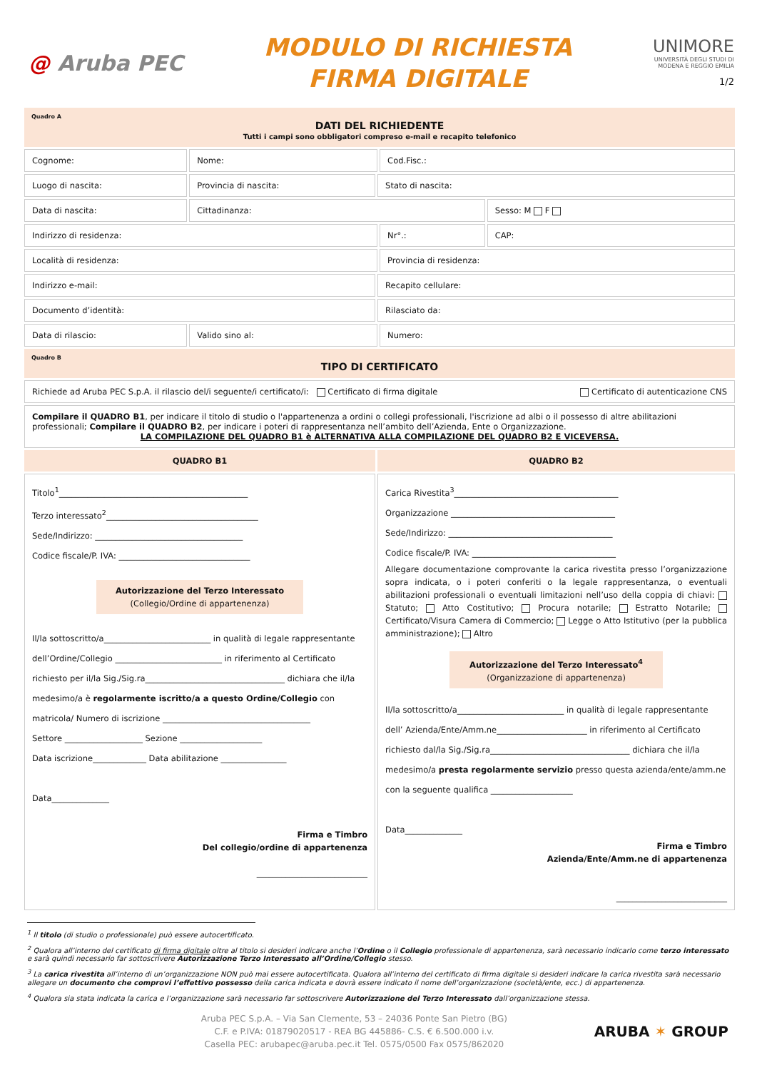@ Aruba PEC
MODULO DI RICHIESTA
FIRMA DIGITALE
UNIMORE
UNIVERSITÀ DEGLI STUDI DI
MODENA E REGGIO EMILIA
1/2
| Quadro A DATI DEL RICHIEDENTE Tutti i campi sono obbligatori compreso e-mail e recapito telefonico | | | | |
| Cognome: | Nome: | | Cod.Fisc.: | |
| Luogo di nascita: | Provincia di nascita: | Stato di nascita: | | |
| Data di nascita: | Cittadinanza: | | | Sesso: M F |
| Indirizzo di residenza: | | | Nr°.: | CAP: |
| Località di residenza: | | | Provincia di residenza: | |
| Indirizzo e-mail: | | Recapito cellulare: | | |
| Documento d’identità: | | Rilasciato da: | | |
| Data di rilascio: | Valido sino al: | | Numero: | |
| Quadro B TIPO DI CERTIFICATO | | | | |
| Richiede ad Aruba PEC S.p.A. il rilascio del/i seguente/i certificato/i: Certificato di firma digitale Certificato di autenticazione CNS | | | | |
| Compilare il QUADRO B1 , per indicare il titolo di studio o l'appartenenza a ordini o collegi professionali, l'iscrizione ad albi o il possesso di altre abilitazioni professionali; Compilare il QUADRO B2 , per indicare i poteri di rappresentanza nell’ambito dell’Azienda, Ente o Organizzazione. LA COMPILAZIONE DEL QUADRO B1 è ALTERNATIVA ALLA COMPILAZIONE DEL QUADRO B2 E VICEVERSA. | | | | |
| QUADRO B1 | | QUADRO B2 | | |
| Titolo<sup>1</sup>______________________________________________ Terzo interessato<sup>2</sup>_____________________________________ Sede/Indirizzo: ____________________________________ Codice fiscale/P. IVA: ________________________________ Autorizzazione del Terzo Interessato (Collegio/Ordine di appartenenza) Il/la sottoscritto/a__________________________ in qualità di legale rappresentante dell’Ordine/Collegio __________________________ in riferimento al Certificato richiesto per il/la Sig./Sig.ra__________________________________ dichiara che il/la medesimo/a è regolarmente iscritto/a a questo Ordine/Collegio con matricola/ Numero di iscrizione ____________________________________ Settore ___________________ Sezione ____________________ Data iscrizione_____________ Data abilitazione ________________ Data______________ Firma e Timbro Del collegio/ordine di appartenenza ___________________________ | | Carica Rivestita<sup>3</sup>________________________________________ Organizzazione ________________________________________ Sede/Indirizzo: ________________________________________ Codice fiscale/P. IVA: ___________________________________ Allegare documentazione comprovante la carica rivestita presso l’organizzazione sopra indicata, o i poteri conferiti o la legale rappresentanza, o eventuali abilitazioni professionali o eventuali limitazioni nell’uso della coppia di chiavi: Statuto; Atto Costitutivo; Procura notarile; Estratto Notarile; Certificato/Visura Camera di Commercio; Legge o Atto Istitutivo (per la pubblica amministrazione); Altro Autorizzazione del Terzo Interessato<sup>4</sup> (Organizzazione di appartenenza) Il/la sottoscritto/a__________________________ in qualità di legale rappresentante dell’ Azienda/Ente/Amm.ne______________________ in riferimento al Certificato richiesto dal/la Sig./Sig.ra__________________________________ dichiara che il/la medesimo/a presta regolarmente servizio presso questa azienda/ente/amm.ne con la seguente qualifica ____________________ Data______________ Firma e Timbro Azienda/Ente/Amm.ne di appartenenza ___________________________ | | |
<sup>1</sup> Il titolo (di studio o professionale) può essere autocertificato.
<sup>2</sup> Qualora all’interno del certificato di firma digitale oltre al titolo si desideri indicare anche l’Ordine o il Collegio professionale di appartenenza, sarà necessario indicarlo come terzo interessato e sarà quindi necessario far sottoscrivere Autorizzazione Terzo Interessato all’Ordine/Collegio stesso.
<sup>3</sup> La carica rivestita all’interno di un’organizzazione NON può mai essere autocertificata. Qualora all’interno del certificato di firma digitale si desideri indicare la carica rivestita sarà necessario allegare un documento che comprovi l’effettivo possesso della carica indicata e dovrà essere indicato il nome dell’organizzazione (società/ente, ecc.) di appartenenza.
<sup>4</sup> Qualora sia stata indicata la carica e l’organizzazione sarà necessario far sottoscrivere Autorizzazione del Terzo Interessato dall’organizzazione stessa.
Aruba PEC S.p.A. – Via San Clemente, 53 – 24036 Ponte San Pietro (BG)
C.F. e P.IVA: 01879020517 - REA BG 445886- C.S. € 6.500.000 i.v.
Casella PEC: arubapec@aruba.pec.it Tel. 0575/0500 Fax 0575/862020
ARUBA ✶ GROUP